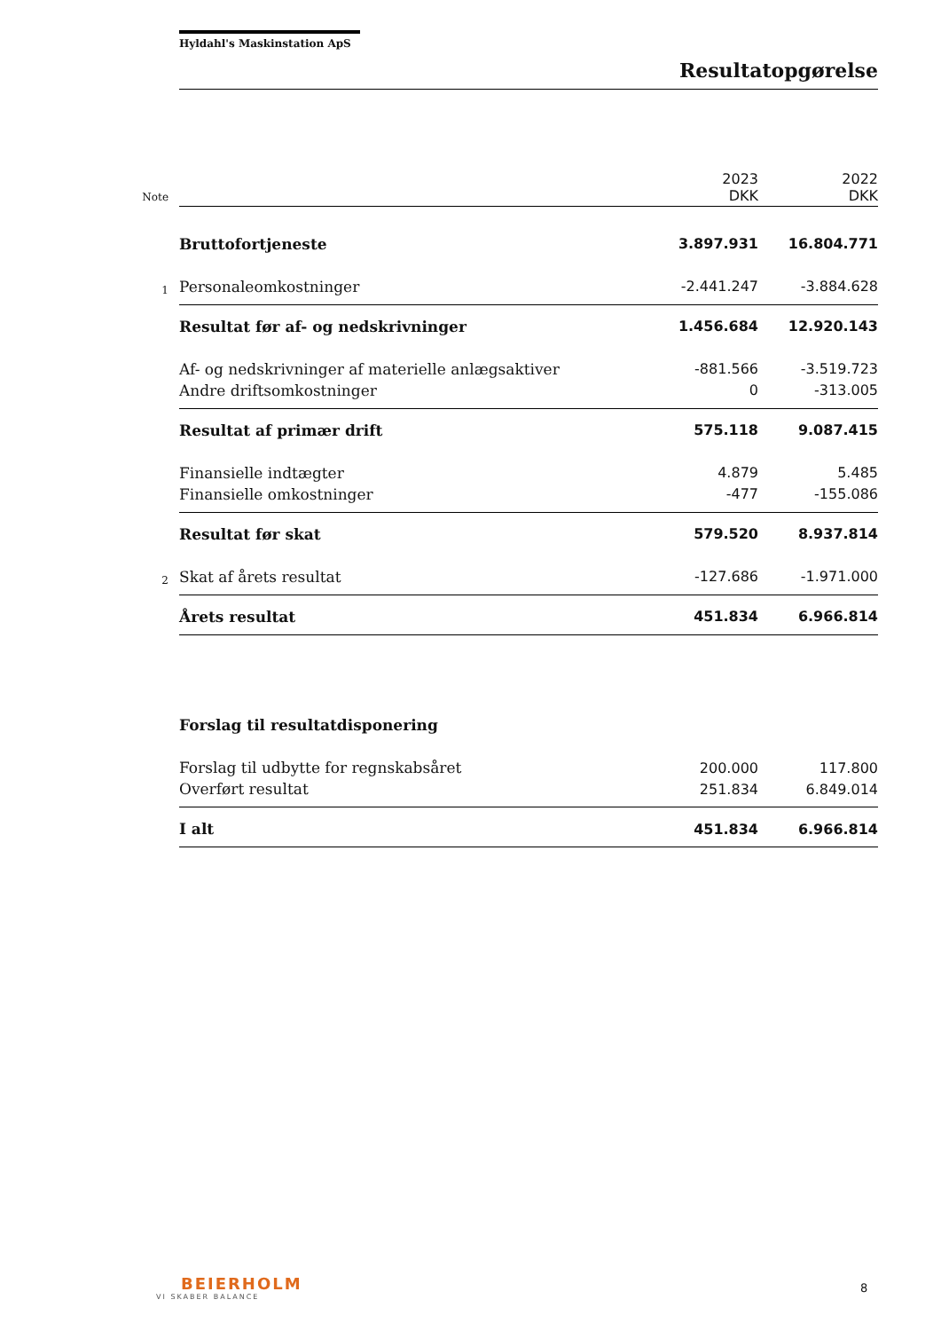Hyldahl's Maskinstation ApS
Resultatopgørelse
| Note | | 2023 DKK | 2022 DKK |
| | Bruttofortjeneste | 3.897.931 | 16.804.771 |
| 1 | Personaleomkostninger | -2.441.247 | -3.884.628 |
| | Resultat før af- og nedskrivninger | 1.456.684 | 12.920.143 |
| | Af- og nedskrivninger af materielle anlægsaktiver | -881.566 | -3.519.723 |
| | Andre driftsomkostninger | 0 | -313.005 |
| | Resultat af primær drift | 575.118 | 9.087.415 |
| | Finansielle indtægter | 4.879 | 5.485 |
| | Finansielle omkostninger | -477 | -155.086 |
| | Resultat før skat | 579.520 | 8.937.814 |
| 2 | Skat af årets resultat | -127.686 | -1.971.000 |
| | Årets resultat | 451.834 | 6.966.814 |
| | Forslag til resultatdisponering | | |
| | Forslag til udbytte for regnskabsåret | 200.000 | 117.800 |
| | Overført resultat | 251.834 | 6.849.014 |
| | I alt | 451.834 | 6.966.814 |
BEIERHOLM
VI SKABER BALANCE
8